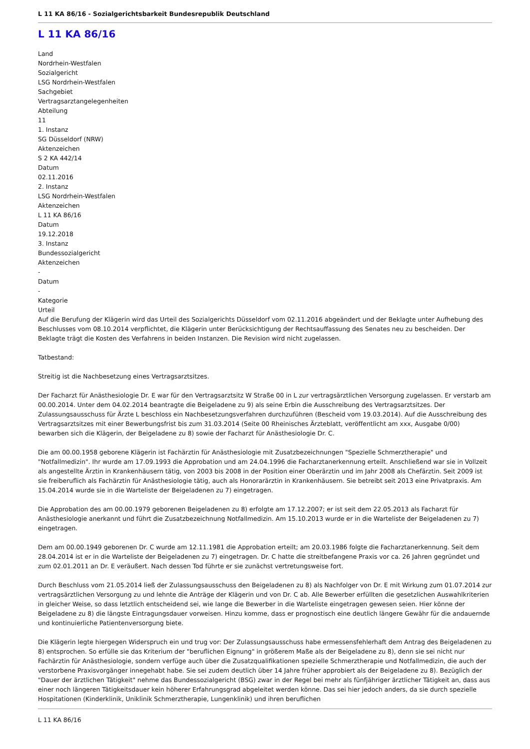L 11 KA 86/16 - Sozialgerichtsbarkeit Bundesrepublik Deutschland
L 11 KA 86/16
Land
Nordrhein-Westfalen
Sozialgericht
LSG Nordrhein-Westfalen
Sachgebiet
Vertragsarztangelegenheiten
Abteilung
11
1. Instanz
SG Düsseldorf (NRW)
Aktenzeichen
S 2 KA 442/14
Datum
02.11.2016
2. Instanz
LSG Nordrhein-Westfalen
Aktenzeichen
L 11 KA 86/16
Datum
19.12.2018
3. Instanz
Bundessozialgericht
Aktenzeichen
-
Datum
-
Kategorie
Urteil
Auf die Berufung der Klägerin wird das Urteil des Sozialgerichts Düsseldorf vom 02.11.2016 abgeändert und der Beklagte unter Aufhebung des Beschlusses vom 08.10.2014 verpflichtet, die Klägerin unter Berücksichtigung der Rechtsauffassung des Senates neu zu bescheiden. Der Beklagte trägt die Kosten des Verfahrens in beiden Instanzen. Die Revision wird nicht zugelassen.
Tatbestand:
Streitig ist die Nachbesetzung eines Vertragsarztsitzes.
Der Facharzt für Anästhesiologie Dr. E war für den Vertragsarztsitz W Straße 00 in L zur vertragsärztlichen Versorgung zugelassen. Er verstarb am 00.00.2014. Unter dem 04.02.2014 beantragte die Beigeladene zu 9) als seine Erbin die Ausschreibung des Vertragsarztsitzes. Der Zulassungsausschuss für Ärzte L beschloss ein Nachbesetzungsverfahren durchzuführen (Bescheid vom 19.03.2014). Auf die Ausschreibung des Vertragsarztsitzes mit einer Bewerbungsfrist bis zum 31.03.2014 (Seite 00 Rheinisches Ärzteblatt, veröffentlicht am xxx, Ausgabe 0/00) bewarben sich die Klägerin, der Beigeladene zu 8) sowie der Facharzt für Anästhesiologie Dr. C.
Die am 00.00.1958 geborene Klägerin ist Fachärztin für Anästhesiologie mit Zusatzbezeichnungen "Spezielle Schmerztherapie" und "Notfallmedizin". Ihr wurde am 17.09.1993 die Approbation und am 24.04.1996 die Facharztanerkennung erteilt. Anschließend war sie in Vollzeit als angestellte Ärztin in Krankenhäusern tätig, von 2003 bis 2008 in der Position einer Oberärztin und im Jahr 2008 als Chefärztin. Seit 2009 ist sie freiberuflich als Fachärztin für Anästhesiologie tätig, auch als Honorarärztin in Krankenhäusern. Sie betreibt seit 2013 eine Privatpraxis. Am 15.04.2014 wurde sie in die Warteliste der Beigeladenen zu 7) eingetragen.
Die Approbation des am 00.00.1979 geborenen Beigeladenen zu 8) erfolgte am 17.12.2007; er ist seit dem 22.05.2013 als Facharzt für Anästhesiologie anerkannt und führt die Zusatzbezeichnung Notfallmedizin. Am 15.10.2013 wurde er in die Warteliste der Beigeladenen zu 7) eingetragen.
Dem am 00.00.1949 geborenen Dr. C wurde am 12.11.1981 die Approbation erteilt; am 20.03.1986 folgte die Facharztanerkennung. Seit dem 28.04.2014 ist er in die Warteliste der Beigeladenen zu 7) eingetragen. Dr. C hatte die streitbefangene Praxis vor ca. 26 Jahren gegründet und zum 02.01.2011 an Dr. E veräußert. Nach dessen Tod führte er sie zunächst vertretungsweise fort.
Durch Beschluss vom 21.05.2014 ließ der Zulassungsausschuss den Beigeladenen zu 8) als Nachfolger von Dr. E mit Wirkung zum 01.07.2014 zur vertragsärztlichen Versorgung zu und lehnte die Anträge der Klägerin und von Dr. C ab. Alle Bewerber erfüllten die gesetzlichen Auswahlkriterien in gleicher Weise, so dass letztlich entscheidend sei, wie lange die Bewerber in die Warteliste eingetragen gewesen seien. Hier könne der Beigeladene zu 8) die längste Eintragungsdauer vorweisen. Hinzu komme, dass er prognostisch eine deutlich längere Gewähr für die andauernde und kontinuierliche Patientenversorgung biete.
Die Klägerin legte hiergegen Widerspruch ein und trug vor: Der Zulassungsausschuss habe ermessensfehlerhaft dem Antrag des Beigeladenen zu 8) entsprochen. So erfülle sie das Kriterium der "beruflichen Eignung" in größerem Maße als der Beigeladene zu 8), denn sie sei nicht nur Fachärztin für Anästhesiologie, sondern verfüge auch über die Zusatzqualifikationen spezielle Schmerztherapie und Notfallmedizin, die auch der verstorbene Praxisvorgänger innegehabt habe. Sie sei zudem deutlich über 14 Jahre früher approbiert als der Beigeladene zu 8). Bezüglich der "Dauer der ärztlichen Tätigkeit" nehme das Bundessozialgericht (BSG) zwar in der Regel bei mehr als fünfjähriger ärztlicher Tätigkeit an, dass aus einer noch längeren Tätigkeitsdauer kein höherer Erfahrungsgrad abgeleitet werden könne. Das sei hier jedoch anders, da sie durch spezielle Hospitationen (Kinderklinik, Uniklinik Schmerztherapie, Lungenklinik) und ihren beruflichen
L 11 KA 86/16